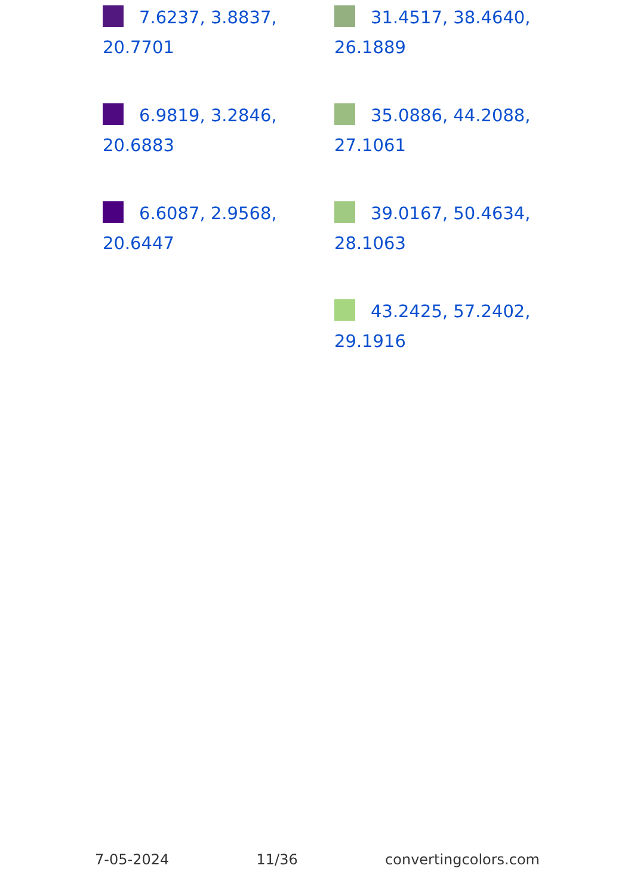7.6237, 3.8837, 20.7701
6.9819, 3.2846, 20.6883
6.6087, 2.9568, 20.6447
31.4517, 38.4640, 26.1889
35.0886, 44.2088, 27.1061
39.0167, 50.4634, 28.1063
43.2425, 57.2402, 29.1916
7-05-2024 11/36 convertingcolors.com